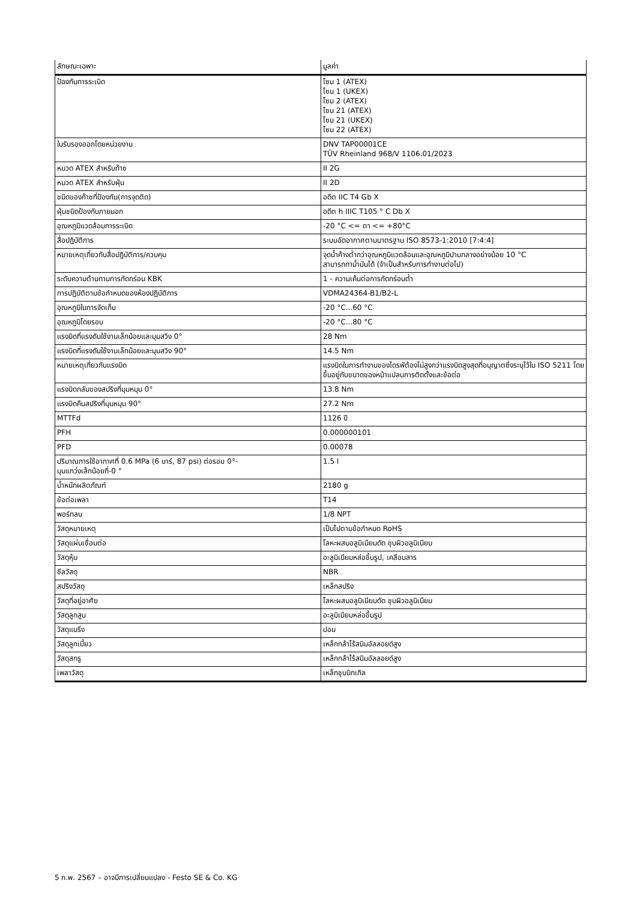| ลักษณะเฉพาะ | มูลค่า |
| --- | --- |
| ป้องกันการระเบิด | โซน 1 (ATEX) โซน 1 (UKEX) โซน 2 (ATEX) โซน 21 (ATEX) โซน 21 (UKEX) โซน 22 (ATEX) |
| ใบรับรองออกโดยหน่วยงาน | DNV TAP00001CE TÜV Rheinland 968/V 1106.01/2023 |
| หมวด ATEX สำหรับก๊าซ | II 2G |
| หมวด ATEX สำหรับฝุ่น | II 2D |
| ชนิดของก๊าซที่ป้องกัน(การจุดติด) | อดีต IIC T4 Gb X |
| ฝุ่นชนิดป้องกันภายนอก | อดีต h IIIC T105 ° C Db X |
| อุณหภูมิแวดล้อมการระเบิด | -20 °C <= ตา <= +80°C |
| สื่อปฏิบัติการ | ระบบอัดอากาศตามมาตรฐาน ISO 8573-1:2010 [7:4:4] |
| หมายเหตุเกี่ยวกับสื่อปฏิบัติการ/ควบคุม | จุดน้ำค้างต่ำกว่าอุณหภูมิแวดล้อมและอุณหภูมิปานกลางอย่างน้อย 10 °C สามารถทาน้ำมันได้ (จำเป็นสำหรับการทำงานต่อไป) |
| ระดับความต้านทานการกัดกร่อน KBK | 1 - ความเค้นต่อการกัดกร่อนต่ำ |
| การปฏิบัติตามข้อกำหนดของห้องปฏิบัติการ | VDMA24364-B1/B2-L |
| อุณหภูมิในการจัดเก็บ | -20 °C...60 °C |
| อุณหภูมิโดยรอบ | -20 °C...80 °C |
| แรงบิดที่แรงดันใช้งานเล็กน้อยและมุมสวิง 0° | 28 Nm |
| แรงบิดที่แรงดันใช้งานเล็กน้อยและมุมสวิง 90° | 14.5 Nm |
| หมายเหตุเกี่ยวกับแรงบิด | แรงบิดในการทำงานของไดรฟ์ต้องไม่สูงกว่าแรงบิดสูงสุดที่อนุญาตซึ่งระบุไว้ใน ISO 5211 โดยขึ้นอยู่กับขนาดของหน้าแปลนการติดตั้งและข้อต่อ |
| แรงบิดกลับของสปริงที่มุมหมุน 0° | 13.8 Nm |
| แรงบิดคืนสปริงที่มุมหมุน 90° | 27.2 Nm |
| MTTFd | 1126 ปี |
| PFH | 0.000000101 |
| PFD | 0.00078 |
| ปริมาณการใช้อากาศที่ 0.6 MPa (6 บาร์, 87 psi) ต่อรอบ 0°- มุมแกว่งเล็กน้อยที่-0 ° | 1.5 l |
| น้ำหนักผลิตภัณฑ์ | 2180 g |
| ข้อต่อเพลา | T14 |
| พอร์ทลม | 1/8 NPT |
| วัสดุหมายเหตุ | เป็นไปตามข้อกำหนด RoHS |
| วัสดุแผ่นเชื่อมต่อ | โลหะผสมอลูมิเนียมดัด ชุบผิวอลูมิเนียม |
| วัสดุหุ้ม | อะลูมิเนียมหล่อขึ้นรูป, เคลือบสาร |
| ซีลวัสดุ | NBR |
| สปริงวัสดุ | เหล็กสปริง |
| วัสดุที่อยู่อาศัย | โลหะผสมอลูมิเนียมดัด ชุบผิวอลูมิเนียม |
| วัสดุลูกสูบ | อะลูมิเนียมหล่อขึ้นรูป |
| วัสดุแบริ่ง | ปอม |
| วัสดุลูกเบี้ยว | เหล็กกล้าไร้สนิมอัลลอยด์สูง |
| วัสดุสกรู | เหล็กกล้าไร้สนิมอัลลอยด์สูง |
| เพลาวัสดุ | เหล็กชุบนิกเกิล |
5 ก.พ. 2567 – อาจมีการเปลี่ยนแปลง - Festo SE & Co. KG